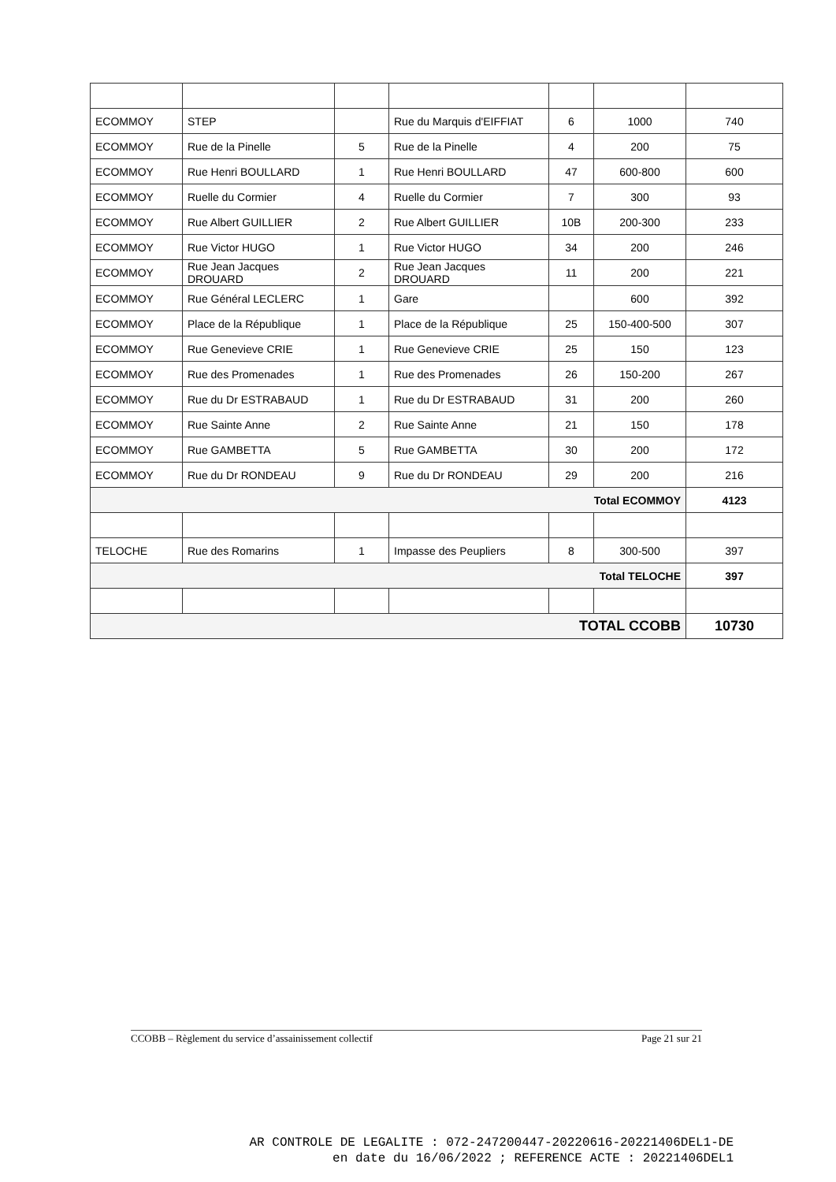| ECOMMOY | STEP | | Rue du Marquis d'EIFFIAT | 6 | 1000 | 740 |
| ECOMMOY | Rue de la Pinelle | 5 | Rue de la Pinelle | 4 | 200 | 75 |
| ECOMMOY | Rue Henri BOULLARD | 1 | Rue Henri BOULLARD | 47 | 600-800 | 600 |
| ECOMMOY | Ruelle du Cormier | 4 | Ruelle du Cormier | 7 | 300 | 93 |
| ECOMMOY | Rue Albert GUILLIER | 2 | Rue Albert GUILLIER | 10B | 200-300 | 233 |
| ECOMMOY | Rue Victor HUGO | 1 | Rue Victor HUGO | 34 | 200 | 246 |
| ECOMMOY | Rue Jean Jacques DROUARD | 2 | Rue Jean Jacques DROUARD | 11 | 200 | 221 |
| ECOMMOY | Rue Général LECLERC | 1 | Gare | | 600 | 392 |
| ECOMMOY | Place de la République | 1 | Place de la République | 25 | 150-400-500 | 307 |
| ECOMMOY | Rue Genevieve CRIE | 1 | Rue Genevieve CRIE | 25 | 150 | 123 |
| ECOMMOY | Rue des Promenades | 1 | Rue des Promenades | 26 | 150-200 | 267 |
| ECOMMOY | Rue du Dr ESTRABAUD | 1 | Rue du Dr ESTRABAUD | 31 | 200 | 260 |
| ECOMMOY | Rue Sainte Anne | 2 | Rue Sainte Anne | 21 | 150 | 178 |
| ECOMMOY | Rue GAMBETTA | 5 | Rue GAMBETTA | 30 | 200 | 172 |
| ECOMMOY | Rue du Dr RONDEAU | 9 | Rue du Dr RONDEAU | 29 | 200 | 216 |
| Total ECOMMOY | | | | | | 4123 |
| TELOCHE | Rue des Romarins | 1 | Impasse des Peupliers | 8 | 300-500 | 397 |
| Total TELOCHE | | | | | | 397 |
| TOTAL CCOBB | | | | | | 10730 |
CCOBB – Règlement du service d’assainissement collectif Page 21 sur 21
AR CONTROLE DE LEGALITE : 072-247200447-20220616-20221406DEL1-DE
en date du 16/06/2022 ; REFERENCE ACTE : 20221406DEL1